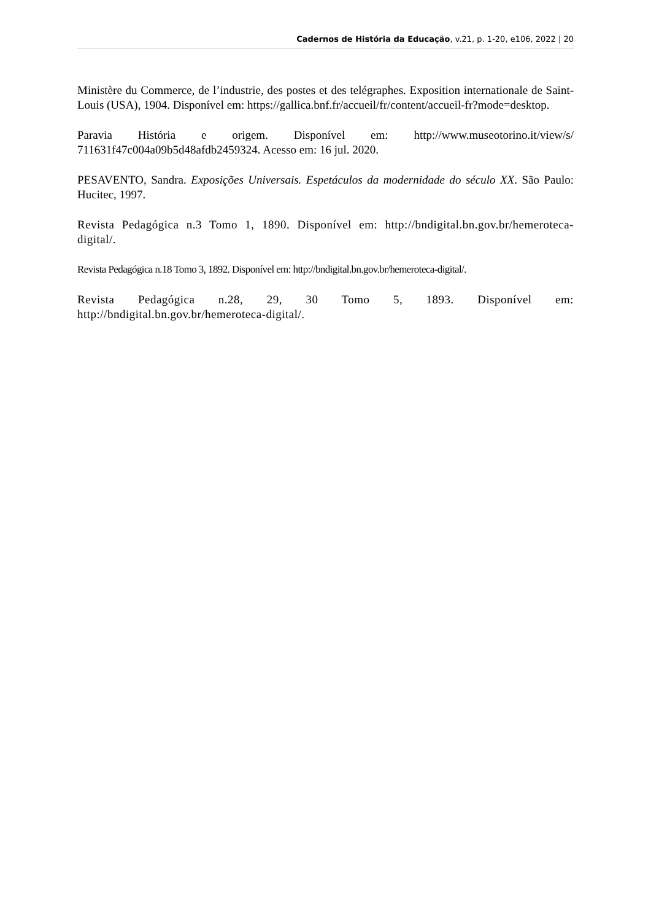Cadernos de História da Educação, v.21, p. 1-20, e106, 2022 | 20
Ministère du Commerce, de l’industrie, des postes et des telégraphes. Exposition internationale de Saint-Louis (USA), 1904. Disponível em: https://gallica.bnf.fr/accueil/fr/content/accueil-fr?mode=desktop.
Paravia História e origem. Disponível em: http://www.museotorino.it/view/s/ 711631f47c004a09b5d48afdb2459324. Acesso em: 16 jul. 2020.
PESAVENTO, Sandra. Exposições Universais. Espetáculos da modernidade do século XX. São Paulo: Hucitec, 1997.
Revista Pedagógica n.3 Tomo 1, 1890. Disponível em: http://bndigital.bn.gov.br/hemeroteca-digital/.
Revista Pedagógica n.18 Tomo 3, 1892. Disponível em: http://bndigital.bn.gov.br/hemeroteca-digital/.
Revista Pedagógica n.28, 29, 30 Tomo 5, 1893. Disponível em: http://bndigital.bn.gov.br/hemeroteca-digital/.